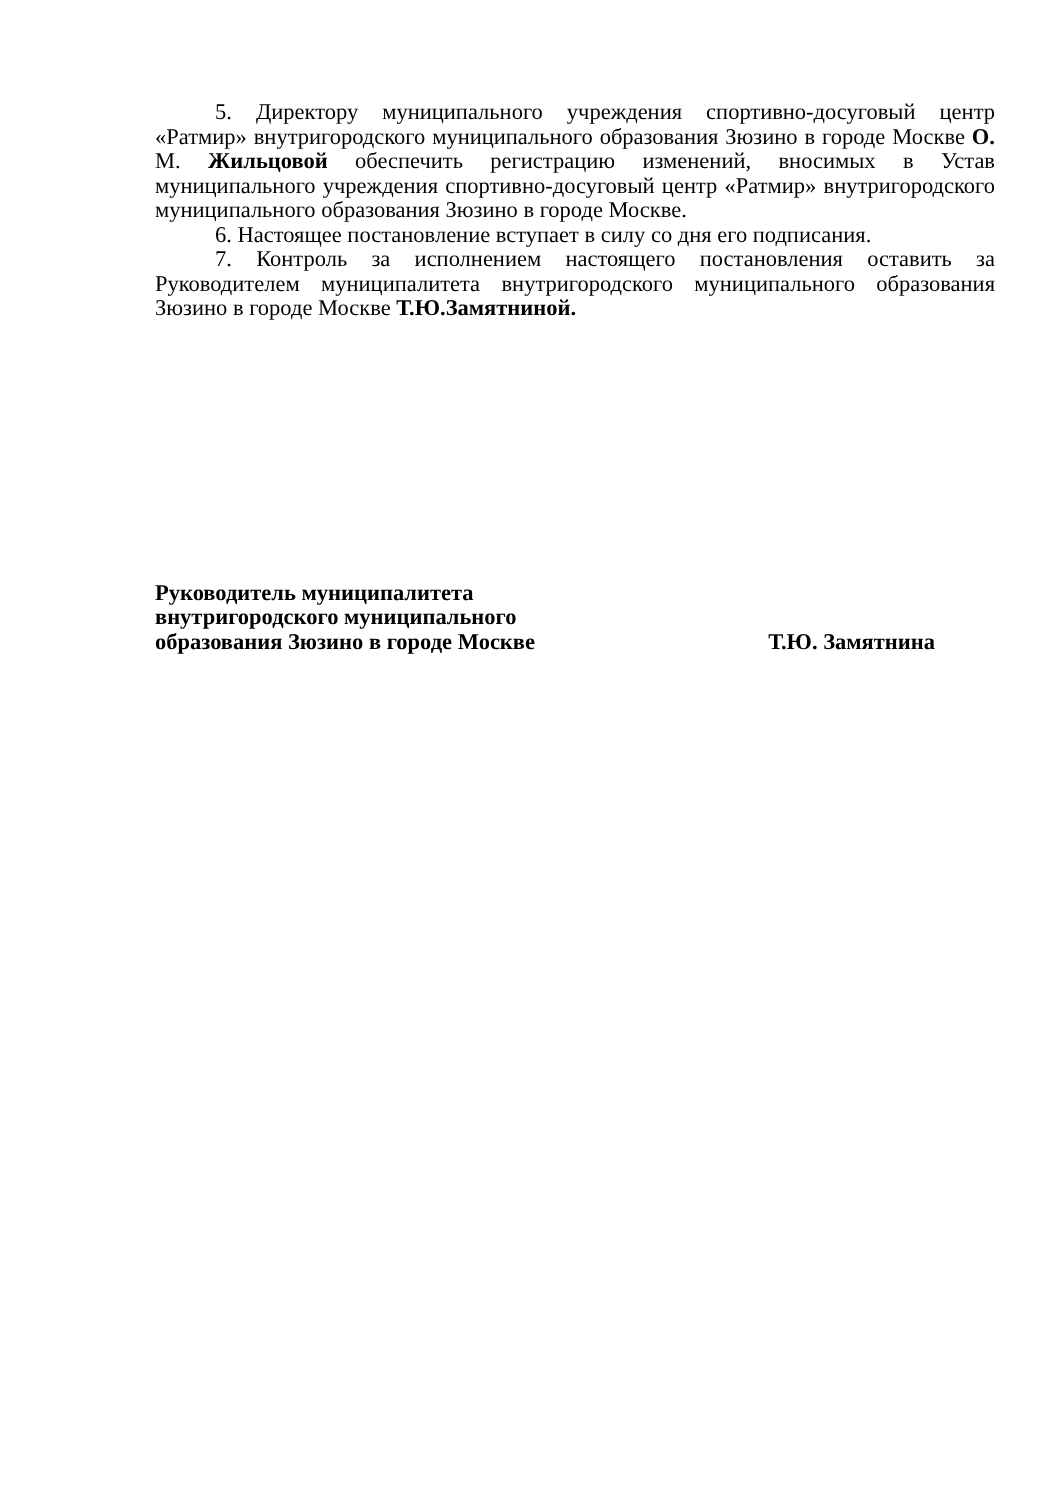5. Директору муниципального учреждения спортивно-досуговый центр «Ратмир» внутригородского муниципального образования Зюзино в городе Москве О. М. Жильцовой обеспечить регистрацию изменений, вносимых в Устав муниципального учреждения спортивно-досуговый центр «Ратмир» внутригородского муниципального образования Зюзино в городе Москве.
6. Настоящее постановление вступает в силу со дня его подписания.
7. Контроль за исполнением настоящего постановления оставить за Руководителем муниципалитета внутригородского муниципального образования Зюзино в городе Москве Т.Ю.Замятниной.
Руководитель муниципалитета
внутригородского муниципального
образования Зюзино в городе Москве
Т.Ю. Замятнина